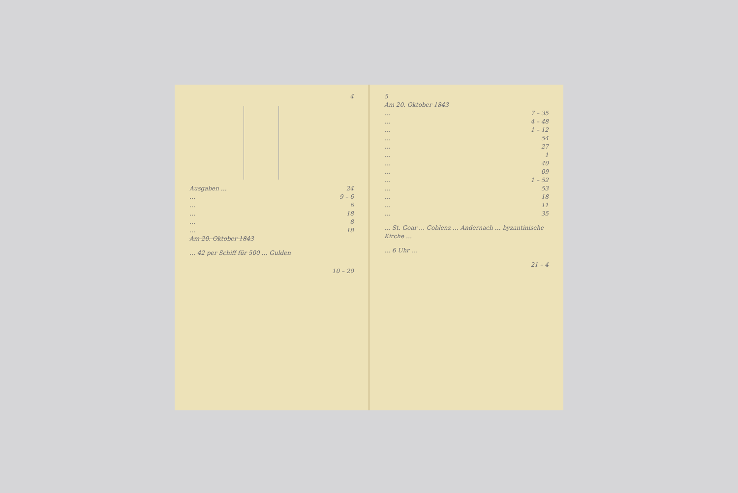4
Ausgaben … 24
… 9 – 6
… 6
… 18
… 8
… 18
Am 20. Oktober 1843
… 42 per Schiff für 500 … Gulden
10 – 20
5
Am 20. Oktober 1843
… 7 – 35
… 4 – 48
… 1 – 12
… 54
… 27
… 1
… 40
… 09
… 1 – 52
… 53
… 18
… 11
… 35
… St. Goar … Coblenz … Andernach … byzantinische Kirche …
… 6 Uhr …
21 – 4